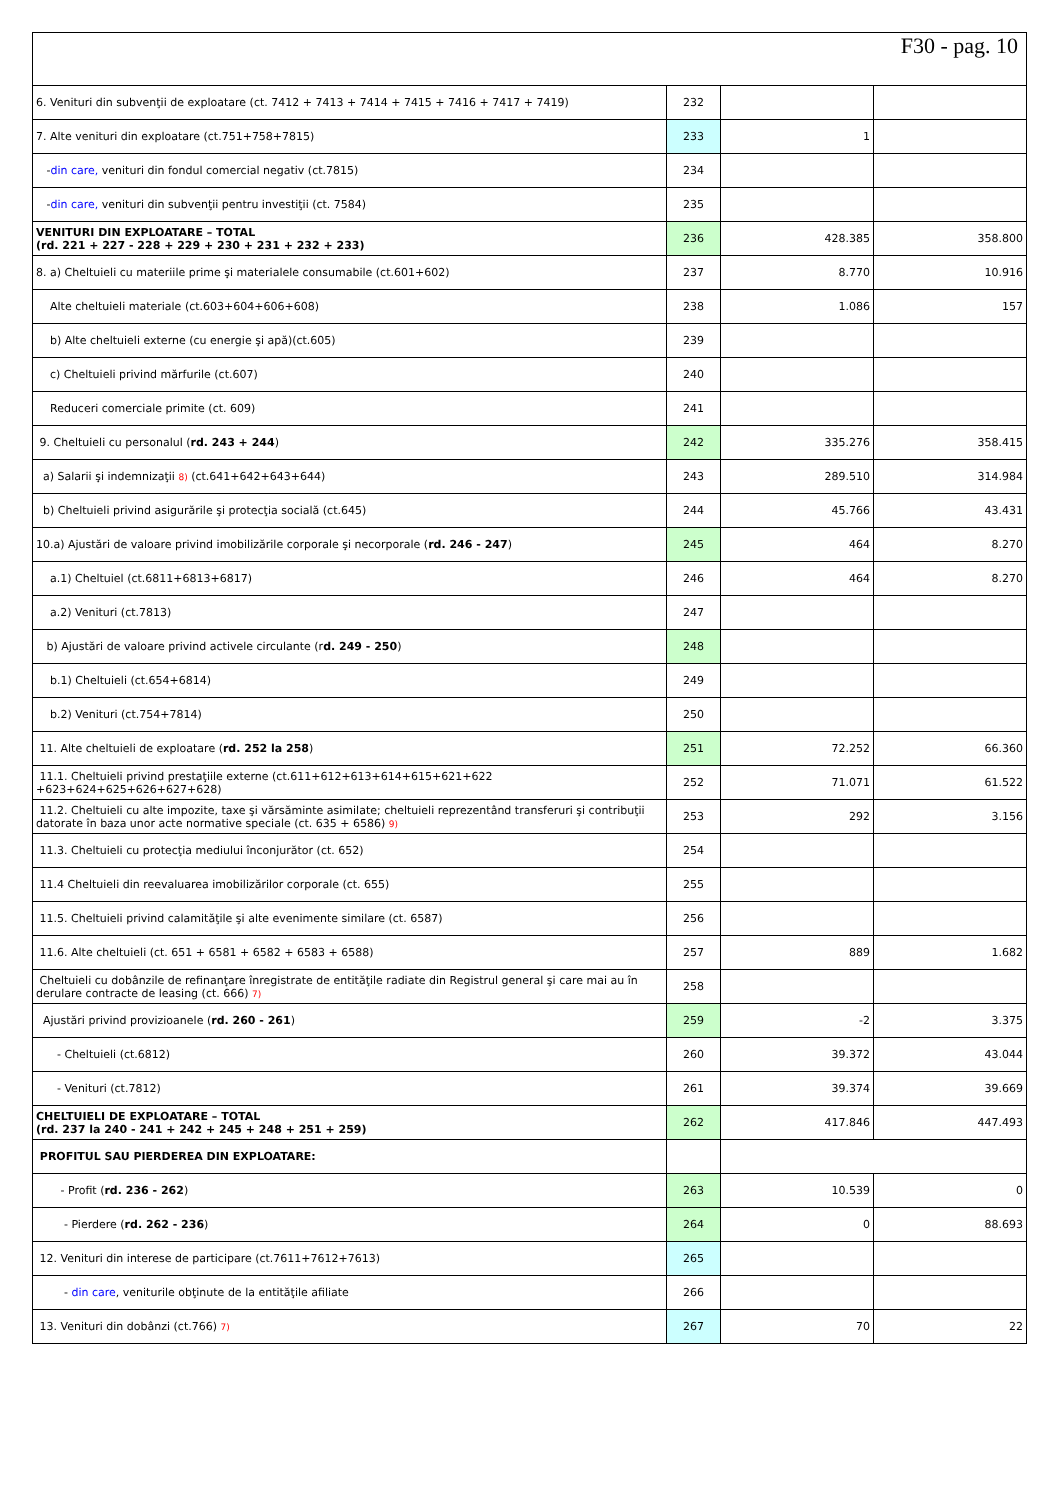F30 - pag. 10
| 6. Venituri din subvenţii de exploatare (ct. 7412 + 7413 + 7414 + 7415 + 7416 + 7417 + 7419) | 232 | | |
| 7. Alte venituri din exploatare (ct.751+758+7815) | 233 | 1 | |
| - din care, venituri din fondul comercial negativ (ct.7815) | 234 | | |
| - din care, venituri din subvenţii pentru investiţii (ct. 7584) | 235 | | |
| VENITURI DIN EXPLOATARE – TOTAL (rd. 221 + 227 - 228 + 229 + 230 + 231 + 232 + 233) | 236 | 428.385 | 358.800 |
| 8. a) Cheltuieli cu materiile prime şi materialele consumabile (ct.601+602) | 237 | 8.770 | 10.916 |
| Alte cheltuieli materiale (ct.603+604+606+608) | 238 | 1.086 | 157 |
| b) Alte cheltuieli externe (cu energie şi apă)(ct.605) | 239 | | |
| c) Cheltuieli privind mărfurile (ct.607) | 240 | | |
| Reduceri comerciale primite (ct. 609) | 241 | | |
| 9. Cheltuieli cu personalul ( rd. 243 + 244 ) | 242 | 335.276 | 358.415 |
| a) Salarii şi indemnizaţii 8) (ct.641+642+643+644) | 243 | 289.510 | 314.984 |
| b) Cheltuieli privind asigurările şi protecţia socială (ct.645) | 244 | 45.766 | 43.431 |
| 10.a) Ajustări de valoare privind imobilizările corporale şi necorporale ( rd. 246 - 247 ) | 245 | 464 | 8.270 |
| a.1) Cheltuiel (ct.6811+6813+6817) | 246 | 464 | 8.270 |
| a.2) Venituri (ct.7813) | 247 | | |
| b) Ajustări de valoare privind activele circulante (r d. 249 - 250 ) | 248 | | |
| b.1) Cheltuieli (ct.654+6814) | 249 | | |
| b.2) Venituri (ct.754+7814) | 250 | | |
| 11. Alte cheltuieli de exploatare ( rd. 252 la 258 ) | 251 | 72.252 | 66.360 |
| 11.1. Cheltuieli privind prestaţiile externe (ct.611+612+613+614+615+621+622 +623+624+625+626+627+628) | 252 | 71.071 | 61.522 |
| 11.2. Cheltuieli cu alte impozite, taxe şi vărsăminte asimilate; cheltuieli reprezentând transferuri şi contribuţii datorate în baza unor acte normative speciale (ct. 635 + 6586) 9) | 253 | 292 | 3.156 |
| 11.3. Cheltuieli cu protecţia mediului înconjurător (ct. 652) | 254 | | |
| 11.4 Cheltuieli din reevaluarea imobilizărilor corporale (ct. 655) | 255 | | |
| 11.5. Cheltuieli privind calamităţile şi alte evenimente similare (ct. 6587) | 256 | | |
| 11.6. Alte cheltuieli (ct. 651 + 6581 + 6582 + 6583 + 6588) | 257 | 889 | 1.682 |
| Cheltuieli cu dobânzile de refinanţare înregistrate de entităţile radiate din Registrul general şi care mai au în derulare contracte de leasing (ct. 666) 7) | 258 | | |
| Ajustări privind provizioanele ( rd. 260 - 261 ) | 259 | -2 | 3.375 |
| - Cheltuieli (ct.6812) | 260 | 39.372 | 43.044 |
| - Venituri (ct.7812) | 261 | 39.374 | 39.669 |
| CHELTUIELI DE EXPLOATARE – TOTAL (rd. 237 la 240 - 241 + 242 + 245 + 248 + 251 + 259) | 262 | 417.846 | 447.493 |
| PROFITUL SAU PIERDEREA DIN EXPLOATARE: | | | |
| - Profit ( rd. 236 - 262 ) | 263 | 10.539 | 0 |
| - Pierdere ( rd. 262 - 236 ) | 264 | 0 | 88.693 |
| 12. Venituri din interese de participare (ct.7611+7612+7613) | 265 | | |
| - din care , veniturile obţinute de la entităţile afiliate | 266 | | |
| 13. Venituri din dobânzi (ct.766) 7) | 267 | 70 | 22 |